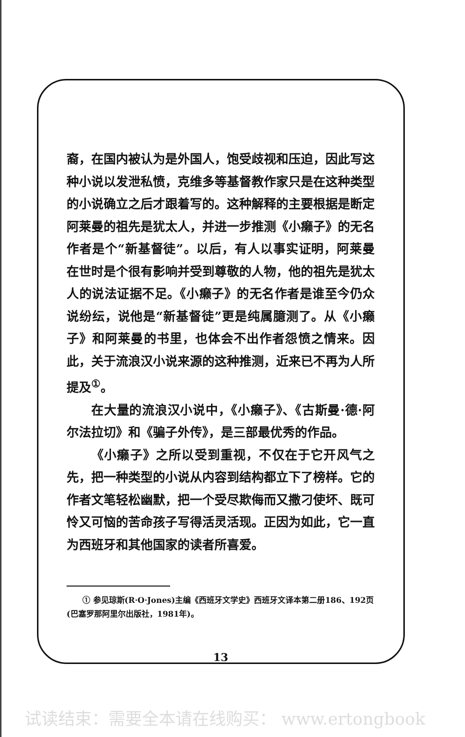裔，在国内被认为是外国人，饱受歧视和压迫，因此写这种小说以发泄私愤，克维多等基督教作家只是在这种类型的小说确立之后才跟着写的。这种解释的主要根据是断定阿莱曼的祖先是犹太人，并进一步推测《小癞子》的无名作者是个“新基督徒”。以后，有人以事实证明，阿莱曼在世时是个很有影响并受到尊敬的人物，他的祖先是犹太人的说法证据不足。《小癞子》的无名作者是谁至今仍众说纷纭，说他是“新基督徒”更是纯属臆测了。从《小癞子》和阿莱曼的书里，也体会不出作者怨愤之情来。因此，关于流浪汉小说来源的这种推测，近来已不再为人所提及<sup>①</sup>。
在大量的流浪汉小说中，《小癞子》、《古斯曼·德·阿尔法拉切》和《骗子外传》，是三部最优秀的作品。
《小癞子》之所以受到重视，不仅在于它开风气之先，把一种类型的小说从内容到结构都立下了榜样。它的作者文笔轻松幽默，把一个受尽欺侮而又撒刁使坏、既可怜又可恼的苦命孩子写得活灵活现。正因为如此，它一直为西班牙和其他国家的读者所喜爱。
　　① 参见琼斯(R·O·Jones)主编《西班牙文学史》西班牙文译本第二册186、192页(巴塞罗那阿里尔出版社，1981年)。
13
试读结束：需要全本请在线购买： www.ertongbook